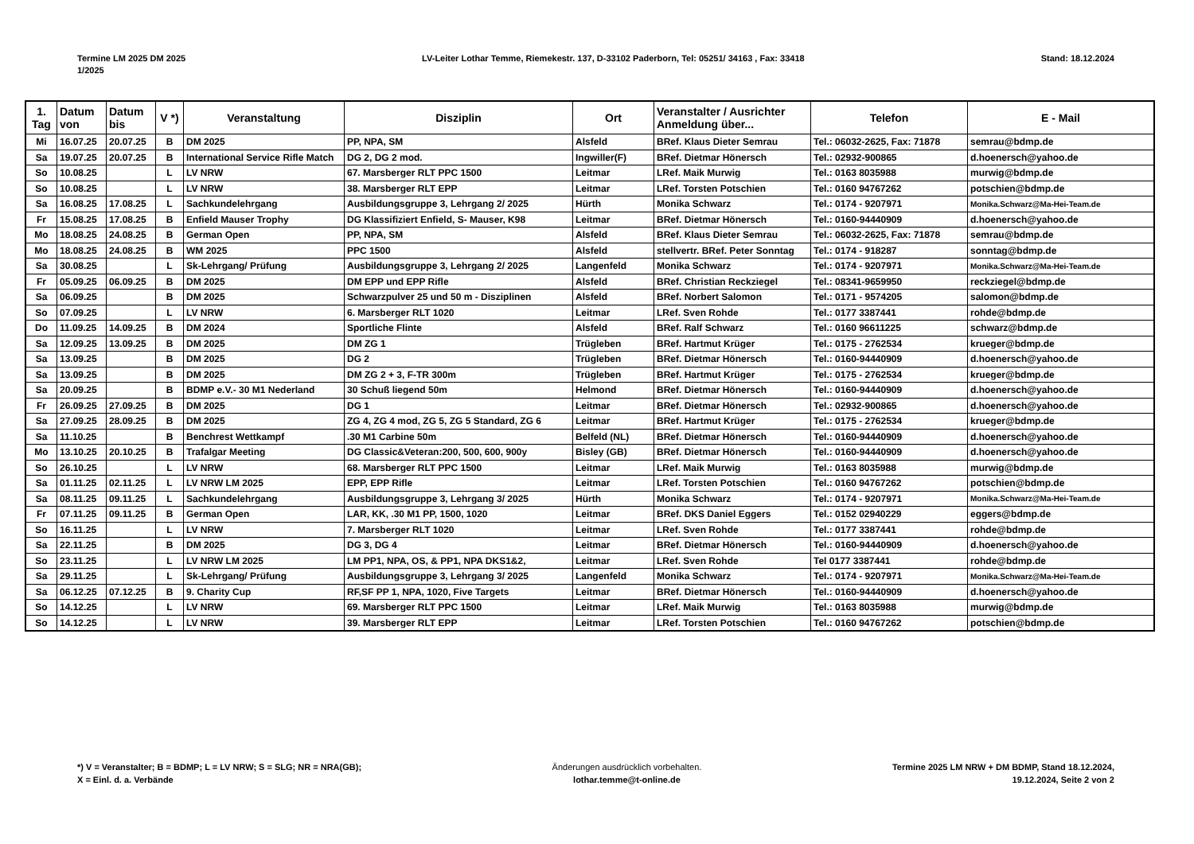Termine LM 2025 DM 2025
1/2025
LV-Leiter Lothar Temme, Riemekestr. 137, D-33102 Paderborn, Tel: 05251/ 34163 , Fax: 33418
Stand: 18.12.2024
| 1. Tag | Datum von | Datum bis | V *) | Veranstaltung | Disziplin | Ort | Veranstalter / Ausrichter Anmeldung über... | Telefon | E - Mail |
| --- | --- | --- | --- | --- | --- | --- | --- | --- | --- |
| Mi | 16.07.25 | 20.07.25 | B | DM 2025 | PP, NPA, SM | Alsfeld | BRef. Klaus Dieter Semrau | Tel.: 06032-2625, Fax: 71878 | semrau@bdmp.de |
| Sa | 19.07.25 | 20.07.25 | B | International Service Rifle Match | DG 2, DG 2 mod. | Ingwiller(F) | BRef. Dietmar Hönersch | Tel.: 02932-900865 | d.hoenersch@yahoo.de |
| So | 10.08.25 | | L | LV NRW | 67. Marsberger RLT PPC 1500 | Leitmar | LRef. Maik Murwig | Tel.: 0163 8035988 | murwig@bdmp.de |
| So | 10.08.25 | | L | LV NRW | 38. Marsberger RLT EPP | Leitmar | LRef. Torsten Potschien | Tel.: 0160 94767262 | potschien@bdmp.de |
| Sa | 16.08.25 | 17.08.25 | L | Sachkundelehrgang | Ausbildungsgruppe 3, Lehrgang 2/ 2025 | Hürth | Monika Schwarz | Tel.: 0174 - 9207971 | Monika.Schwarz@Ma-Hei-Team.de |
| Fr | 15.08.25 | 17.08.25 | B | Enfield Mauser Trophy | DG Klassifiziert Enfield, S- Mauser, K98 | Leitmar | BRef. Dietmar Hönersch | Tel.: 0160-94440909 | d.hoenersch@yahoo.de |
| Mo | 18.08.25 | 24.08.25 | B | German Open | PP, NPA, SM | Alsfeld | BRef. Klaus Dieter Semrau | Tel.: 06032-2625, Fax: 71878 | semrau@bdmp.de |
| Mo | 18.08.25 | 24.08.25 | B | WM 2025 | PPC 1500 | Alsfeld | stellvertr. BRef. Peter Sonntag | Tel.: 0174 - 918287 | sonntag@bdmp.de |
| Sa | 30.08.25 | | L | Sk-Lehrgang/ Prüfung | Ausbildungsgruppe 3, Lehrgang 2/ 2025 | Langenfeld | Monika Schwarz | Tel.: 0174 - 9207971 | Monika.Schwarz@Ma-Hei-Team.de |
| Fr | 05.09.25 | 06.09.25 | B | DM 2025 | DM EPP und EPP Rifle | Alsfeld | BRef. Christian Reckziegel | Tel.: 08341-9659950 | reckziegel@bdmp.de |
| Sa | 06.09.25 | | B | DM 2025 | Schwarzpulver 25 und 50 m - Disziplinen | Alsfeld | BRef. Norbert Salomon | Tel.: 0171 - 9574205 | salomon@bdmp.de |
| So | 07.09.25 | | L | LV NRW | 6. Marsberger RLT 1020 | Leitmar | LRef. Sven Rohde | Tel.: 0177 3387441 | rohde@bdmp.de |
| Do | 11.09.25 | 14.09.25 | B | DM 2024 | Sportliche Flinte | Alsfeld | BRef. Ralf Schwarz | Tel.: 0160 96611225 | schwarz@bdmp.de |
| Sa | 12.09.25 | 13.09.25 | B | DM 2025 | DM ZG 1 | Trügleben | BRef. Hartmut Krüger | Tel.: 0175 - 2762534 | krueger@bdmp.de |
| Sa | 13.09.25 | | B | DM 2025 | DG 2 | Trügleben | BRef. Dietmar Hönersch | Tel.: 0160-94440909 | d.hoenersch@yahoo.de |
| Sa | 13.09.25 | | B | DM 2025 | DM ZG 2 + 3, F-TR 300m | Trügleben | BRef. Hartmut Krüger | Tel.: 0175 - 2762534 | krueger@bdmp.de |
| Sa | 20.09.25 | | B | BDMP e.V.- 30 M1 Nederland | 30 Schuß liegend 50m | Helmond | BRef. Dietmar Hönersch | Tel.: 0160-94440909 | d.hoenersch@yahoo.de |
| Fr | 26.09.25 | 27.09.25 | B | DM 2025 | DG 1 | Leitmar | BRef. Dietmar Hönersch | Tel.: 02932-900865 | d.hoenersch@yahoo.de |
| Sa | 27.09.25 | 28.09.25 | B | DM 2025 | ZG 4, ZG 4 mod, ZG 5, ZG 5 Standard, ZG 6 | Leitmar | BRef. Hartmut Krüger | Tel.: 0175 - 2762534 | krueger@bdmp.de |
| Sa | 11.10.25 | | B | Benchrest Wettkampf | .30 M1 Carbine 50m | Belfeld (NL) | BRef. Dietmar Hönersch | Tel.: 0160-94440909 | d.hoenersch@yahoo.de |
| Mo | 13.10.25 | 20.10.25 | B | Trafalgar Meeting | DG Classic&Veteran:200, 500, 600, 900y | Bisley (GB) | BRef. Dietmar Hönersch | Tel.: 0160-94440909 | d.hoenersch@yahoo.de |
| So | 26.10.25 | | L | LV NRW | 68. Marsberger RLT PPC 1500 | Leitmar | LRef. Maik Murwig | Tel.: 0163 8035988 | murwig@bdmp.de |
| Sa | 01.11.25 | 02.11.25 | L | LV NRW LM 2025 | EPP, EPP Rifle | Leitmar | LRef. Torsten Potschien | Tel.: 0160 94767262 | potschien@bdmp.de |
| Sa | 08.11.25 | 09.11.25 | L | Sachkundelehrgang | Ausbildungsgruppe 3, Lehrgang 3/ 2025 | Hürth | Monika Schwarz | Tel.: 0174 - 9207971 | Monika.Schwarz@Ma-Hei-Team.de |
| Fr | 07.11.25 | 09.11.25 | B | German Open | LAR, KK, .30 M1 PP, 1500, 1020 | Leitmar | BRef. DKS Daniel Eggers | Tel.: 0152 02940229 | eggers@bdmp.de |
| So | 16.11.25 | | L | LV NRW | 7. Marsberger RLT 1020 | Leitmar | LRef. Sven Rohde | Tel.: 0177 3387441 | rohde@bdmp.de |
| Sa | 22.11.25 | | B | DM 2025 | DG 3, DG 4 | Leitmar | BRef. Dietmar Hönersch | Tel.: 0160-94440909 | d.hoenersch@yahoo.de |
| So | 23.11.25 | | L | LV NRW LM 2025 | LM PP1, NPA, OS, & PP1, NPA DKS1&2, | Leitmar | LRef. Sven Rohde | Tel 0177 3387441 | rohde@bdmp.de |
| Sa | 29.11.25 | | L | Sk-Lehrgang/ Prüfung | Ausbildungsgruppe 3, Lehrgang 3/ 2025 | Langenfeld | Monika Schwarz | Tel.: 0174 - 9207971 | Monika.Schwarz@Ma-Hei-Team.de |
| Sa | 06.12.25 | 07.12.25 | B | 9. Charity Cup | RF,SF PP 1, NPA, 1020, Five Targets | Leitmar | BRef. Dietmar Hönersch | Tel.: 0160-94440909 | d.hoenersch@yahoo.de |
| So | 14.12.25 | | L | LV NRW | 69. Marsberger RLT PPC 1500 | Leitmar | LRef. Maik Murwig | Tel.: 0163 8035988 | murwig@bdmp.de |
| So | 14.12.25 | | L | LV NRW | 39. Marsberger RLT EPP | Leitmar | LRef. Torsten Potschien | Tel.: 0160 94767262 | potschien@bdmp.de |
*) V = Veranstalter; B = BDMP; L = LV NRW; S = SLG; NR = NRA(GB);
X = Einl. d. a. Verbände
Änderungen ausdrücklich vorbehalten.
lothar.temme@t-online.de
Termine 2025 LM NRW + DM BDMP, Stand 18.12.2024,
19.12.2024, Seite 2 von 2